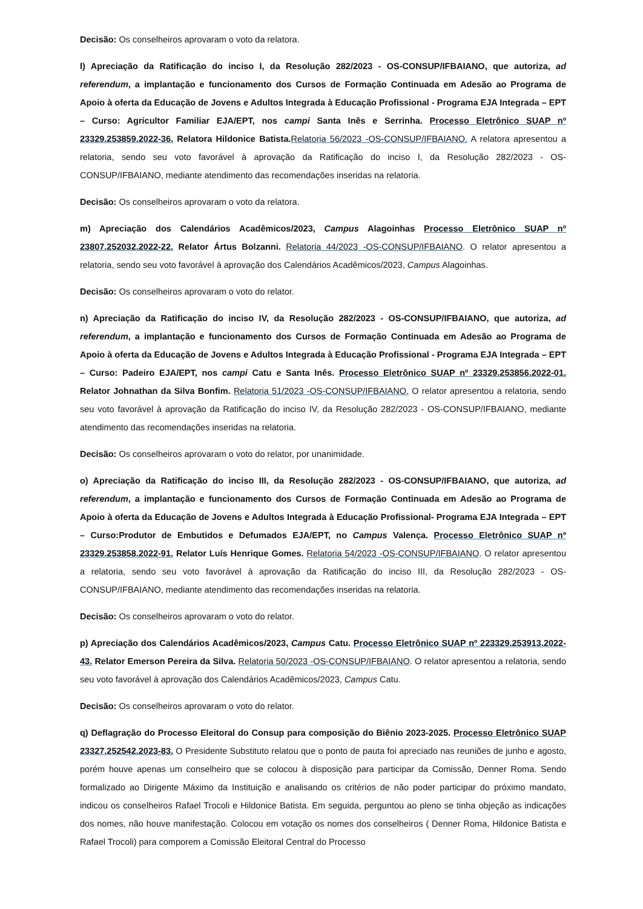Decisão: Os conselheiros aprovaram o voto da relatora.
l) Apreciação da Ratificação do inciso I, da Resolução 282/2023 - OS-CONSUP/IFBAIANO, que autoriza, ad referendum, a implantação e funcionamento dos Cursos de Formação Continuada em Adesão ao Programa de Apoio à oferta da Educação de Jovens e Adultos Integrada à Educação Profissional - Programa EJA Integrada – EPT – Curso: Agricultor Familiar EJA/EPT, nos campi Santa Inês e Serrinha. Processo Eletrônico SUAP nº 23329.253859.2022-36. Relatora Hildonice Batista. Relatoria 56/2023 -OS-CONSUP/IFBAIANO. A relatora apresentou a relatoria, sendo seu voto favorável à aprovação da Ratificação do inciso I, da Resolução 282/2023 - OS-CONSUP/IFBAIANO, mediante atendimento das recomendações inseridas na relatoria.
Decisão: Os conselheiros aprovaram o voto da relatora.
m) Apreciação dos Calendários Acadêmicos/2023, Campus Alagoinhas Processo Eletrônico SUAP nº 23807.252032.2022-22. Relator Ártus Bolzanni. Relatoria 44/2023 -OS-CONSUP/IFBAIANO. O relator apresentou a relatoria, sendo seu voto favorável à aprovação dos Calendários Acadêmicos/2023, Campus Alagoinhas.
Decisão: Os conselheiros aprovaram o voto do relator.
n) Apreciação da Ratificação do inciso IV, da Resolução 282/2023 - OS-CONSUP/IFBAIANO, que autoriza, ad referendum, a implantação e funcionamento dos Cursos de Formação Continuada em Adesão ao Programa de Apoio à oferta da Educação de Jovens e Adultos Integrada à Educação Profissional - Programa EJA Integrada – EPT – Curso: Padeiro EJA/EPT, nos campi Catu e Santa Inês. Processo Eletrônico SUAP nº 23329.253856.2022-01. Relator Johnathan da Silva Bonfim. Relatoria 51/2023 -OS-CONSUP/IFBAIANO. O relator apresentou a relatoria, sendo seu voto favorável à aprovação da Ratificação do inciso IV, da Resolução 282/2023 - OS-CONSUP/IFBAIANO, mediante atendimento das recomendações inseridas na relatoria.
Decisão: Os conselheiros aprovaram o voto do relator, por unanimidade.
o) Apreciação da Ratificação do inciso III, da Resolução 282/2023 - OS-CONSUP/IFBAIANO, que autoriza, ad referendum, a implantação e funcionamento dos Cursos de Formação Continuada em Adesão ao Programa de Apoio à oferta da Educação de Jovens e Adultos Integrada à Educação Profissional- Programa EJA Integrada – EPT – Curso:Produtor de Embutidos e Defumados EJA/EPT, no Campus Valença. Processo Eletrônico SUAP nº 23329.253858.2022-91. Relator Luís Henrique Gomes. Relatoria 54/2023 -OS-CONSUP/IFBAIANO. O relator apresentou a relatoria, sendo seu voto favorável à aprovação da Ratificação do inciso III, da Resolução 282/2023 - OS-CONSUP/IFBAIANO, mediante atendimento das recomendações inseridas na relatoria.
Decisão: Os conselheiros aprovaram o voto do relator.
p) Apreciação dos Calendários Acadêmicos/2023, Campus Catu. Processo Eletrônico SUAP nº 223329.253913.2022-43. Relator Emerson Pereira da Silva. Relatoria 50/2023 -OS-CONSUP/IFBAIANO. O relator apresentou a relatoria, sendo seu voto favorável à aprovação dos Calendários Acadêmicos/2023, Campus Catu.
Decisão: Os conselheiros aprovaram o voto do relator.
q) Deflagração do Processo Eleitoral do Consup para composição do Biênio 2023-2025. Processo Eletrônico SUAP 23327.252542.2023-83. O Presidente Substituto relatou que o ponto de pauta foi apreciado nas reuniões de junho e agosto, porém houve apenas um conselheiro que se colocou à disposição para participar da Comissão, Denner Roma. Sendo formalizado ao Dirigente Máximo da Instituição e analisando os critérios de não poder participar do próximo mandato, indicou os conselheiros Rafael Trocoli e Hildonice Batista. Em seguida, perguntou ao pleno se tinha objeção as indicações dos nomes, não houve manifestação. Colocou em votação os nomes dos conselheiros ( Denner Roma, Hildonice Batista e Rafael Trocoli) para comporem a Comissão Eleitoral Central do Processo